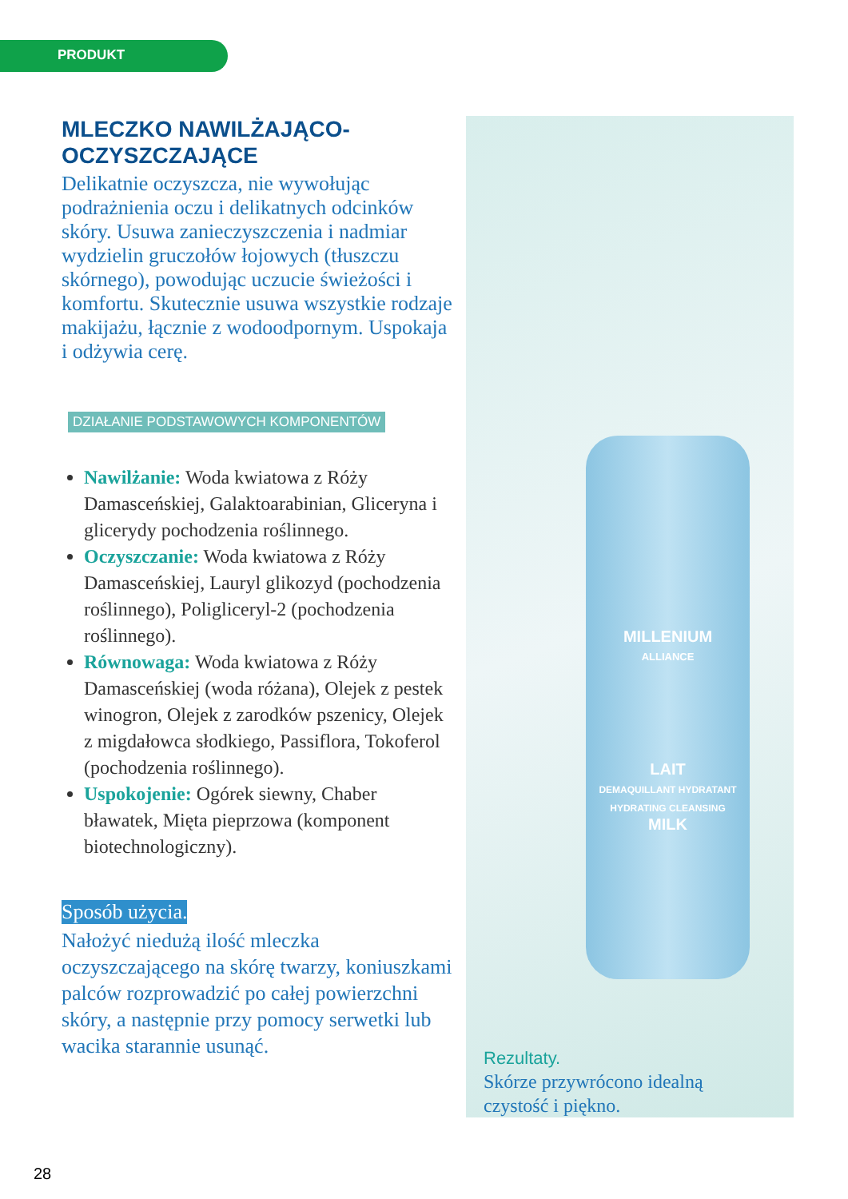PRODUKT
MLECZKO NAWILŻAJĄCO-
OCZYSZCZAJĄCE
Delikatnie oczyszcza, nie wywołując podrażnienia oczu i delikatnych odcinków skóry. Usuwa zanieczyszczenia i nadmiar wydzielin gruczołów łojowych (tłuszczu skórnego), powodując uczucie świeżości i komfortu. Skutecznie usuwa wszystkie rodzaje makijażu, łącznie z wodoodpornym. Uspokaja i odżywia cerę.
DZIAŁANIE PODSTAWOWYCH KOMPONENTÓW
Nawilżanie: Woda kwiatowa z Róży Damasceńskiej, Galaktoarabinian, Gliceryna i glicerydy pochodzenia roślinnego.
Oczyszczanie: Woda kwiatowa z Róży Damasceńskiej, Lauryl glikozyd (pochodzenia roślinnego), Poligliceryl-2 (pochodzenia roślinnego).
Równowaga: Woda kwiatowa z Róży Damasceńskiej (woda różana), Olejek z pestek winogron, Olejek z zarodków pszenicy, Olejek z migdałowca słodkiego, Passiflora, Tokoferol (pochodzenia roślinnego).
Uspokojenie: Ogórek siewny, Chaber bławatek, Mięta pieprzowa (komponent biotechnologiczny).
Sposób użycia.
Nałożyć niedużą ilość mleczka oczyszczającego na skórę twarzy, koniuszkami palców rozprowadzić po całej powierzchni skóry, a następnie przy pomocy serwetki lub wacika starannie usunąć.
MILLENIUM
ALLIANCE
LAIT
DEMAQUILLANT HYDRATANT
HYDRATING CLEANSING
MILK
Rezultaty.
Skórze przywrócono idealną
czystość i piękno.
28